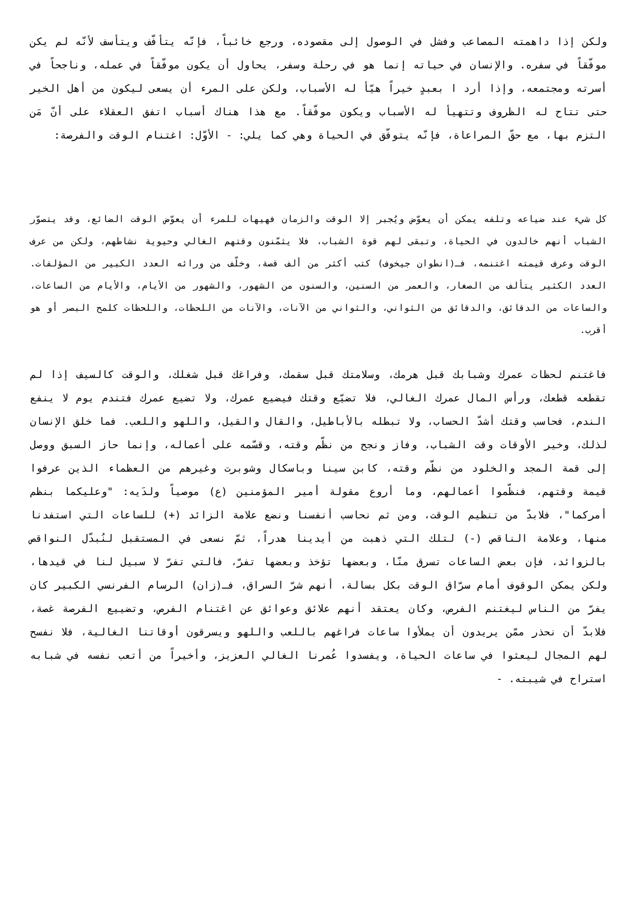ولكن إذا داهمته المصاعب وفشل في الوصول إلى مقصوده، ورجع خائباً، فإنّه يتأفّف ويتأسف لأنّه لم يكن موفّقاً في سفره. والإنسان في حياته إنما هو في رحلة وسفر، يحاول أن يكون موفّقاً في عمله، وناجحاً في أسرته ومجتمعه، وإذا أرد ا بعبدٍ خيراً هيّأ له الأسباب، ولكن على المرء أن يسعى ليكون من أهل الخير حتى تتاح له الظروف وتتهيأ له الأسباب ويكون موفّقاً. مع هذا هناك أسباب اتفق العقلاء على أنّ مَن التزم بها، مع حقّ المراعاة، فإنّه يتوفّق في الحياة وهي كما يلي: - الأوّل: اغتنام الوقت والفرصة:
كل شيء عند ضياعه وتلفه يمكن أن يعوّض ويُجبر إلا الوقت والزمان فهيهات للمرء أن يعوّض الوقت الضائع، وقد يتصوّر الشباب أنهم خالدون في الحياة، وتبقى لهم قوة الشباب، فلا يثمّنون وقتهم الغالي وحيوية نشاطهم، ولكن من عرف الوقت وعرف قيمته اغتنمه، فـ(انطوان جيخوف) كتب أكثر من ألف قصة، وخلّف من ورائه العدد الكبير من المؤلفات. العدد الكثير يتألف من الصغار، والعمر من السنين، والسنون من الشهور، والشهور من الأيام، والأيام من الساعات، والساعات من الدقائق، والدقائق من الثواني، والثواني من الآنات، والآنات من اللحظات، واللحظات كلمح البصر أو هو أقرب.
فاغتنم لحظات عمرك وشبابك قبل هرمك، وسلامتك قبل سقمك، وفراغك قبل شغلك، والوقت كالسيف إذا لم تقطعه قطعك، ورأس المال عمرك الغالي، فلا تضيّع وقتك فيضيع عمرك، ولا تضيع عمرك فتندم يوم لا ينفع الندم، فحاسب وقتك أشدّ الحساب، ولا تبطله بالأباطيل، والقال والقيل، واللهو واللعب. فما خلق الإنسان لذلك، وخير الأوقات وقت الشباب، وفاز ونجح من نظّم وقته، وقسّمه على أعماله، وإنما حاز السبق ووصل إلى قمة المجد والخلود من نظّم وقته، كابن سينا وباسكال وشوبرت وغيرهم من العظماء الذين عرفوا قيمة وقتهم، فنظّموا أعمالهم، وما أروع مقولة أمير المؤمنين (ع) موصياً ولدَيه: "وعليكما بنظم أمركما"، فلابدّ من تنظيم الوقت، ومن ثم نحاسب أنفسنا ونضع علامة الزائد (+) للساعات التي استفدنا منها، وعلامة الناقص (-) لتلك التي ذهبت من أيدينا هدراً، ثمّ نسعى في المستقبل لنُبدّل النواقص بالزوائد، فإن بعض الساعات تسرق منّا، وبعضها تؤخذ وبعضها تفرّ، فالتي تفرّ لا سبيل لنا في قيدها، ولكن يمكن الوقوف أمام سرّاق الوقت بكل بسالة، أنهم شرّ السراق، فـ(زان) الرسام الفرنسي الكبير كان يفرّ من الناس ليغتنم الفرص، وكان يعتقد أنهم علائق وعوائق عن اغتنام الفرص، وتضييع الفرصة غصة، فلابدّ أن نحذر ممّن يريدون أن يملأوا ساعات فراغهم باللعب واللهو ويسرقون أوقاتنا الغالية، فلا نفسح لهم المجال ليعثوا في ساعات الحياة، ويفسدوا عُمرنا الغالي العزيز، وأخيراً من أتعب نفسه في شبابه استراح في شيبته. -